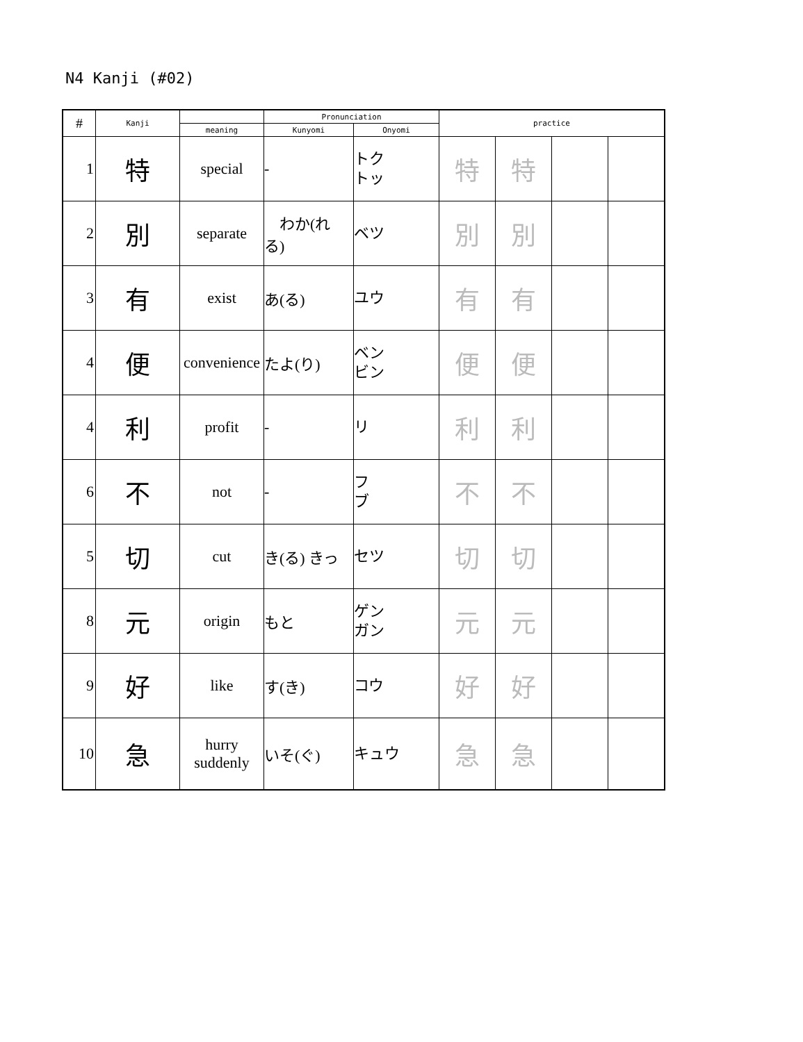N4 Kanji (#02)
| # | Kanji | | Pronunciation | | practice | | | |
| --- | --- | --- | --- | --- | --- | --- | --- | --- |
| | | meaning | Kunyomi | Onyomi | | | | |
| 1 | 特 | special | - | トク トッ | 特 | 特 | | |
| 2 | 別 | separate | わか(れ る) | ベツ | 別 | 別 | | |
| 3 | 有 | exist | あ(る) | ユウ | 有 | 有 | | |
| 4 | 便 | convenience | たよ(り) | ベン ビン | 便 | 便 | | |
| 4 | 利 | profit | - | リ | 利 | 利 | | |
| 6 | 不 | not | - | フ ブ | 不 | 不 | | |
| 5 | 切 | cut | き(る) きっ | セツ | 切 | 切 | | |
| 8 | 元 | origin | もと | ゲン ガン | 元 | 元 | | |
| 9 | 好 | like | す(き) | コウ | 好 | 好 | | |
| 10 | 急 | hurry suddenly | いそ(ぐ) | キュウ | 急 | 急 | | |